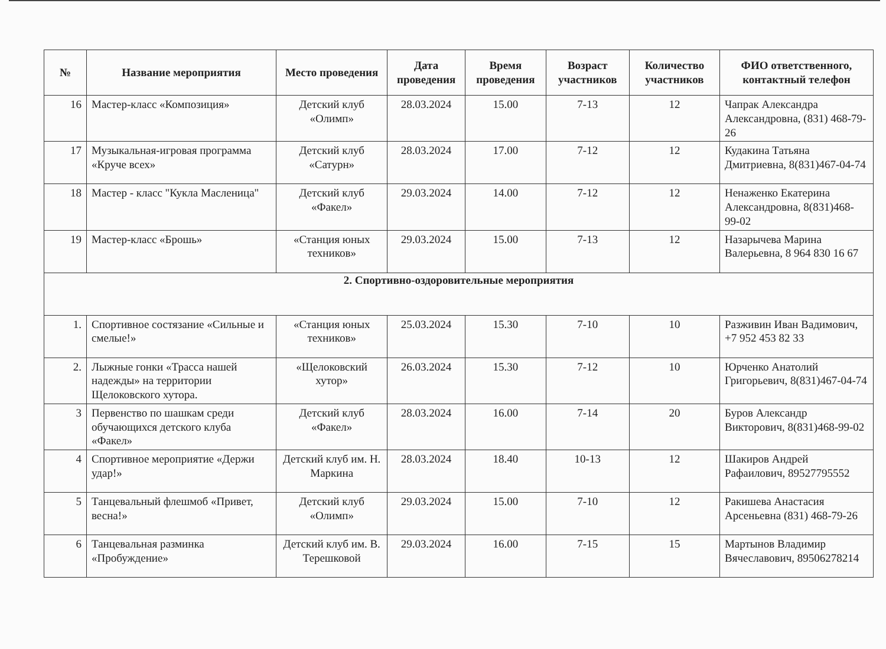| № | Название мероприятия | Место проведения | Дата проведения | Время проведения | Возраст участников | Количество участников | ФИО ответственного, контактный телефон |
| --- | --- | --- | --- | --- | --- | --- | --- |
| 16 | Мастер-класс «Композиция» | Детский клуб «Олимп» | 28.03.2024 | 15.00 | 7-13 | 12 | Чапрак Александра Александровна, (831) 468-79-26 |
| 17 | Музыкальная-игровая программа «Круче всех» | Детский клуб «Сатурн» | 28.03.2024 | 17.00 | 7-12 | 12 | Кудакина Татьяна Дмитриевна, 8(831)467-04-74 |
| 18 | Мастер - класс "Кукла Масленица" | Детский клуб «Факел» | 29.03.2024 | 14.00 | 7-12 | 12 | Ненаженко Екатерина Александровна, 8(831)468-99-02 |
| 19 | Мастер-класс «Брошь» | «Станция юных техников» | 29.03.2024 | 15.00 | 7-13 | 12 | Назарычева Марина Валерьевна, 8 964 830 16 67 |
| 2. Спортивно-оздоровительные мероприятия | | | | | | | |
| 1. | Спортивное состязание «Сильные и смелые!» | «Станция юных техников» | 25.03.2024 | 15.30 | 7-10 | 10 | Разживин Иван Вадимович, +7 952 453 82 33 |
| 2. | Лыжные гонки «Трасса нашей надежды» на территории Щелоковского хутора. | «Щелоковский хутор» | 26.03.2024 | 15.30 | 7-12 | 10 | Юрченко Анатолий Григорьевич, 8(831)467-04-74 |
| 3 | Первенство по шашкам среди обучающихся детского клуба «Факел» | Детский клуб «Факел» | 28.03.2024 | 16.00 | 7-14 | 20 | Буров Александр Викторович, 8(831)468-99-02 |
| 4 | Спортивное мероприятие «Держи удар!» | Детский клуб им. Н. Маркина | 28.03.2024 | 18.40 | 10-13 | 12 | Шакиров Андрей Рафаилович, 89527795552 |
| 5 | Танцевальный флешмоб «Привет, весна!» | Детский клуб «Олимп» | 29.03.2024 | 15.00 | 7-10 | 12 | Ракишева Анастасия Арсеньевна (831) 468-79-26 |
| 6 | Танцевальная разминка «Пробуждение» | Детский клуб им. В. Терешковой | 29.03.2024 | 16.00 | 7-15 | 15 | Мартынов Владимир Вячеславович, 89506278214 |